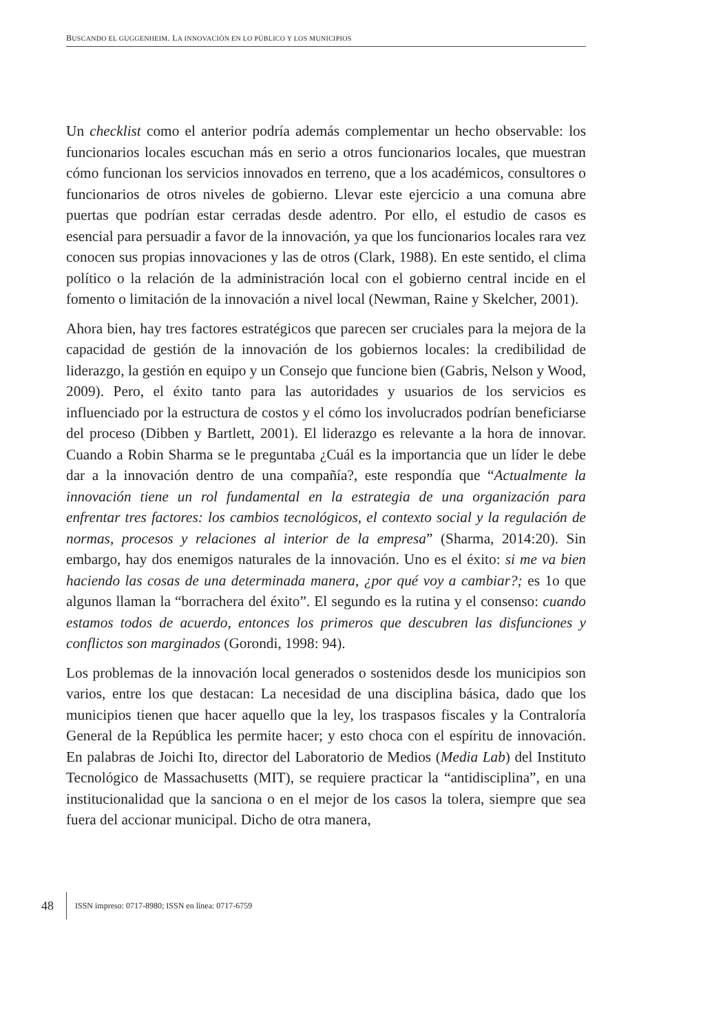BUSCANDO EL GUGGENHEIM. LA INNOVACIÓN EN LO PÚBLICO Y LOS MUNICIPIOS
Un checklist como el anterior podría además complementar un hecho observable: los funcionarios locales escuchan más en serio a otros funcionarios locales, que muestran cómo funcionan los servicios innovados en terreno, que a los académicos, consultores o funcionarios de otros niveles de gobierno. Llevar este ejercicio a una comuna abre puertas que podrían estar cerradas desde adentro. Por ello, el estudio de casos es esencial para persuadir a favor de la innovación, ya que los funcionarios locales rara vez conocen sus propias innovaciones y las de otros (Clark, 1988). En este sentido, el clima político o la relación de la administración local con el gobierno central incide en el fomento o limitación de la innovación a nivel local (Newman, Raine y Skelcher, 2001).
Ahora bien, hay tres factores estratégicos que parecen ser cruciales para la mejora de la capacidad de gestión de la innovación de los gobiernos locales: la credibilidad de liderazgo, la gestión en equipo y un Consejo que funcione bien (Gabris, Nelson y Wood, 2009). Pero, el éxito tanto para las autoridades y usuarios de los servicios es influenciado por la estructura de costos y el cómo los involucrados podrían beneficiarse del proceso (Dibben y Bartlett, 2001). El liderazgo es relevante a la hora de innovar. Cuando a Robin Sharma se le preguntaba ¿Cuál es la importancia que un líder le debe dar a la innovación dentro de una compañía?, este respondía que “Actualmente la innovación tiene un rol fundamental en la estrategia de una organización para enfrentar tres factores: los cambios tecnológicos, el contexto social y la regulación de normas, procesos y relaciones al interior de la empresa” (Sharma, 2014:20). Sin embargo, hay dos enemigos naturales de la innovación. Uno es el éxito: si me va bien haciendo las cosas de una determinada manera, ¿por qué voy a cambiar?; es 1o que algunos llaman la “borrachera del éxito”. El segundo es la rutina y el consenso: cuando estamos todos de acuerdo, entonces los primeros que descubren las disfunciones y conflictos son marginados (Gorondi, 1998: 94).
Los problemas de la innovación local generados o sostenidos desde los municipios son varios, entre los que destacan: La necesidad de una disciplina básica, dado que los municipios tienen que hacer aquello que la ley, los traspasos fiscales y la Contraloría General de la República les permite hacer; y esto choca con el espíritu de innovación. En palabras de Joichi Ito, director del Laboratorio de Medios (Media Lab) del Instituto Tecnológico de Massachusetts (MIT), se requiere practicar la “antidisciplina”, en una institucionalidad que la sanciona o en el mejor de los casos la tolera, siempre que sea fuera del accionar municipal. Dicho de otra manera,
48 ISSN impreso: 0717-8980; ISSN en línea: 0717-6759